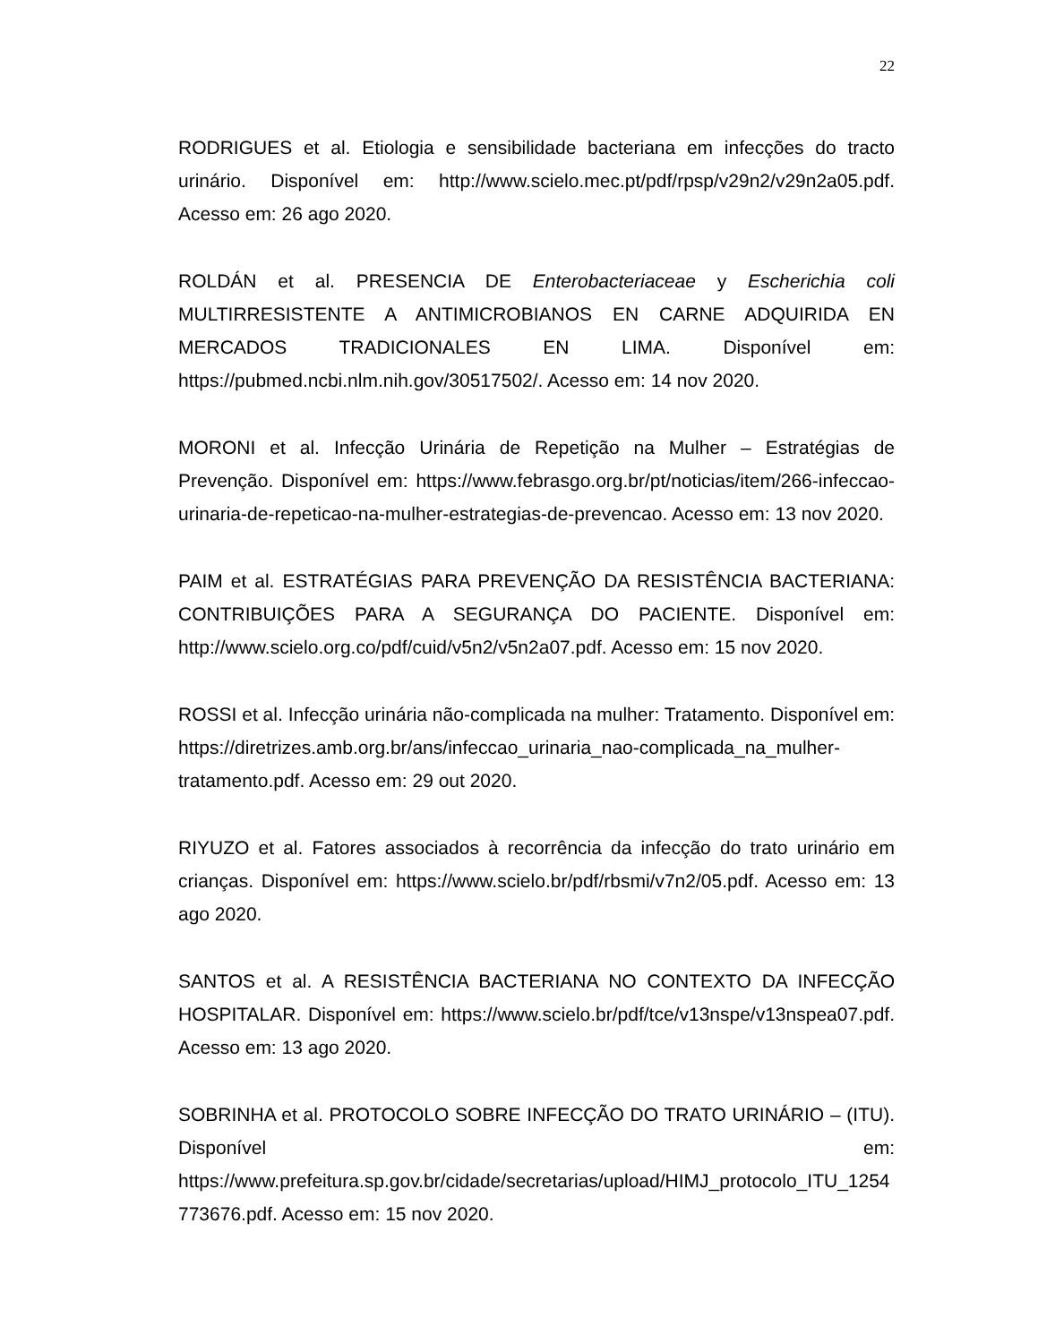22
RODRIGUES et al. Etiologia e sensibilidade bacteriana em infecções do tracto urinário. Disponível em: http://www.scielo.mec.pt/pdf/rpsp/v29n2/v29n2a05.pdf. Acesso em: 26 ago 2020.
ROLDÁN et al. PRESENCIA DE Enterobacteriaceae y Escherichia coli MULTIRRESISTENTE A ANTIMICROBIANOS EN CARNE ADQUIRIDA EN MERCADOS TRADICIONALES EN LIMA. Disponível em: https://pubmed.ncbi.nlm.nih.gov/30517502/. Acesso em: 14 nov 2020.
MORONI et al. Infecção Urinária de Repetição na Mulher – Estratégias de Prevenção. Disponível em: https://www.febrasgo.org.br/pt/noticias/item/266-infeccao-urinaria-de-repeticao-na-mulher-estrategias-de-prevencao. Acesso em: 13 nov 2020.
PAIM et al. ESTRATÉGIAS PARA PREVENÇÃO DA RESISTÊNCIA BACTERIANA: CONTRIBUIÇÕES PARA A SEGURANÇA DO PACIENTE. Disponível em: http://www.scielo.org.co/pdf/cuid/v5n2/v5n2a07.pdf. Acesso em: 15 nov 2020.
ROSSI et al. Infecção urinária não-complicada na mulher: Tratamento. Disponível em: https://diretrizes.amb.org.br/ans/infeccao_urinaria_nao-complicada_na_mulher-tratamento.pdf. Acesso em: 29 out 2020.
RIYUZO et al. Fatores associados à recorrência da infecção do trato urinário em crianças. Disponível em: https://www.scielo.br/pdf/rbsmi/v7n2/05.pdf. Acesso em: 13 ago 2020.
SANTOS et al. A RESISTÊNCIA BACTERIANA NO CONTEXTO DA INFECÇÃO HOSPITALAR. Disponível em: https://www.scielo.br/pdf/tce/v13nspe/v13nspea07.pdf. Acesso em: 13 ago 2020.
SOBRINHA et al. PROTOCOLO SOBRE INFECÇÃO DO TRATO URINÁRIO – (ITU). Disponível em: https://www.prefeitura.sp.gov.br/cidade/secretarias/upload/HIMJ_protocolo_ITU_1254773676.pdf. Acesso em: 15 nov 2020.